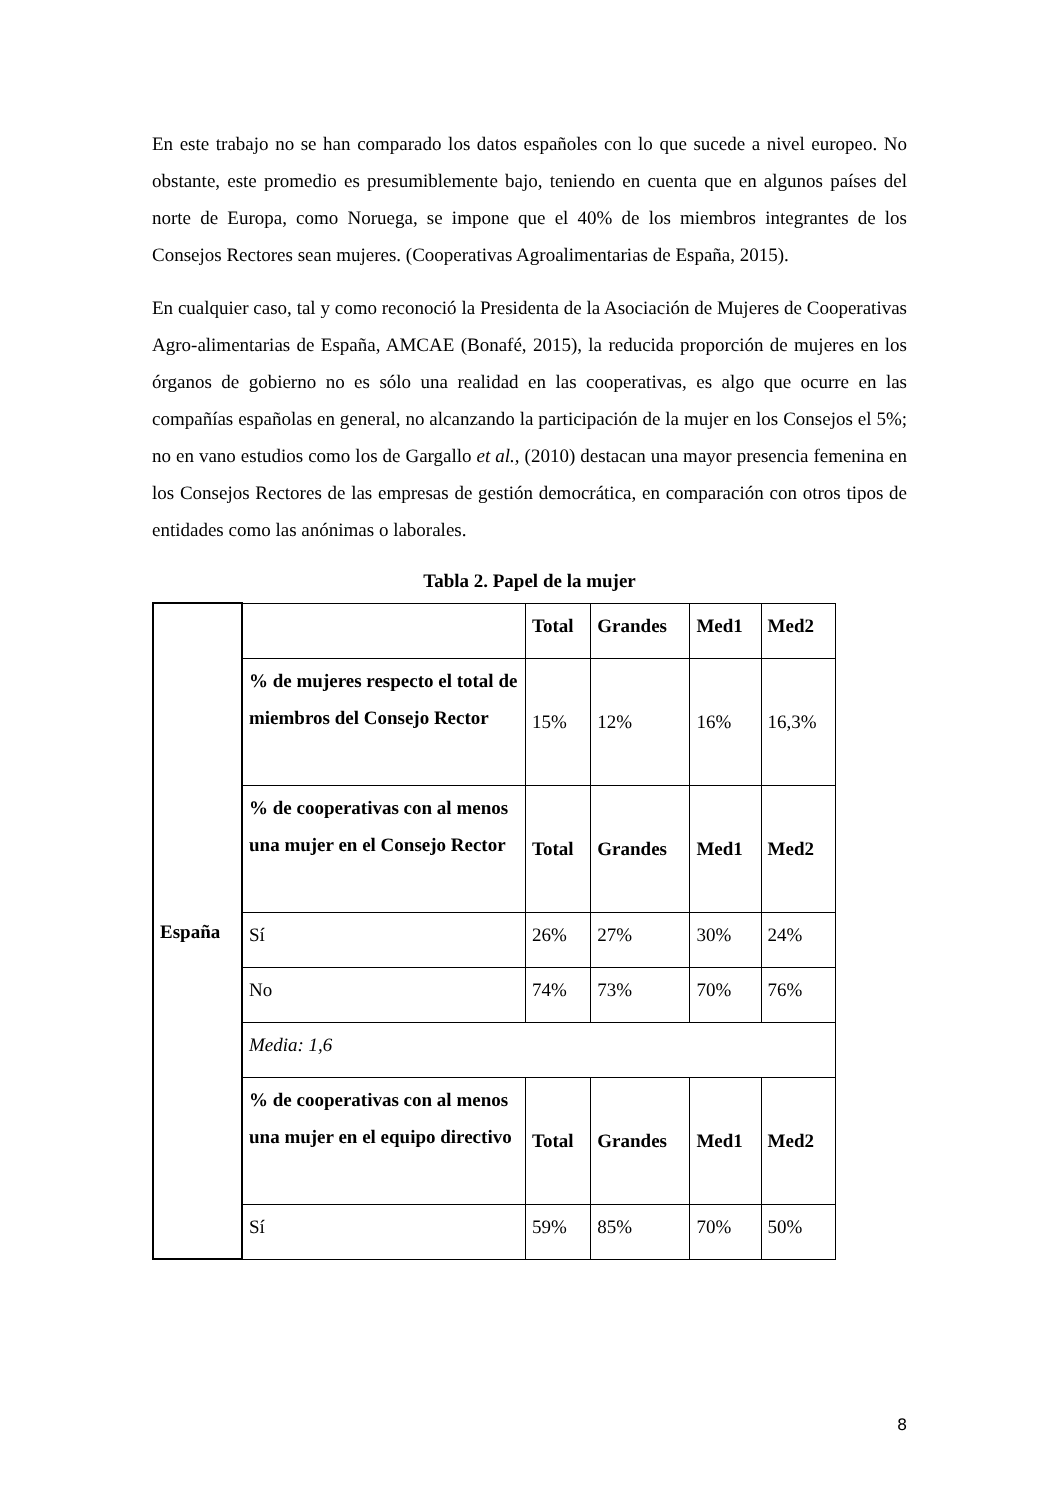En este trabajo no se han comparado los datos españoles con lo que sucede a nivel europeo. No obstante, este promedio es presumiblemente bajo, teniendo en cuenta que en algunos países del norte de Europa, como Noruega, se impone que el 40% de los miembros integrantes de los Consejos Rectores sean mujeres. (Cooperativas Agroalimentarias de España, 2015).
En cualquier caso, tal y como reconoció la Presidenta de la Asociación de Mujeres de Cooperativas Agro-alimentarias de España, AMCAE (Bonafé, 2015), la reducida proporción de mujeres en los órganos de gobierno no es sólo una realidad en las cooperativas, es algo que ocurre en las compañías españolas en general, no alcanzando la participación de la mujer en los Consejos el 5%; no en vano estudios como los de Gargallo et al., (2010) destacan una mayor presencia femenina en los Consejos Rectores de las empresas de gestión democrática, en comparación con otros tipos de entidades como las anónimas o laborales.
Tabla 2. Papel de la mujer
| España | | Total | Grandes | Med1 | Med2 |
| | % de mujeres respecto el total de miembros del Consejo Rector | 15% | 12% | 16% | 16,3% |
| | % de cooperativas con al menos una mujer en el Consejo Rector | Total | Grandes | Med1 | Med2 |
| | Sí | 26% | 27% | 30% | 24% |
| | No | 74% | 73% | 70% | 76% |
| | Media: 1,6 | | | | |
| | % de cooperativas con al menos una mujer en el equipo directivo | Total | Grandes | Med1 | Med2 |
| | Sí | 59% | 85% | 70% | 50% |
8